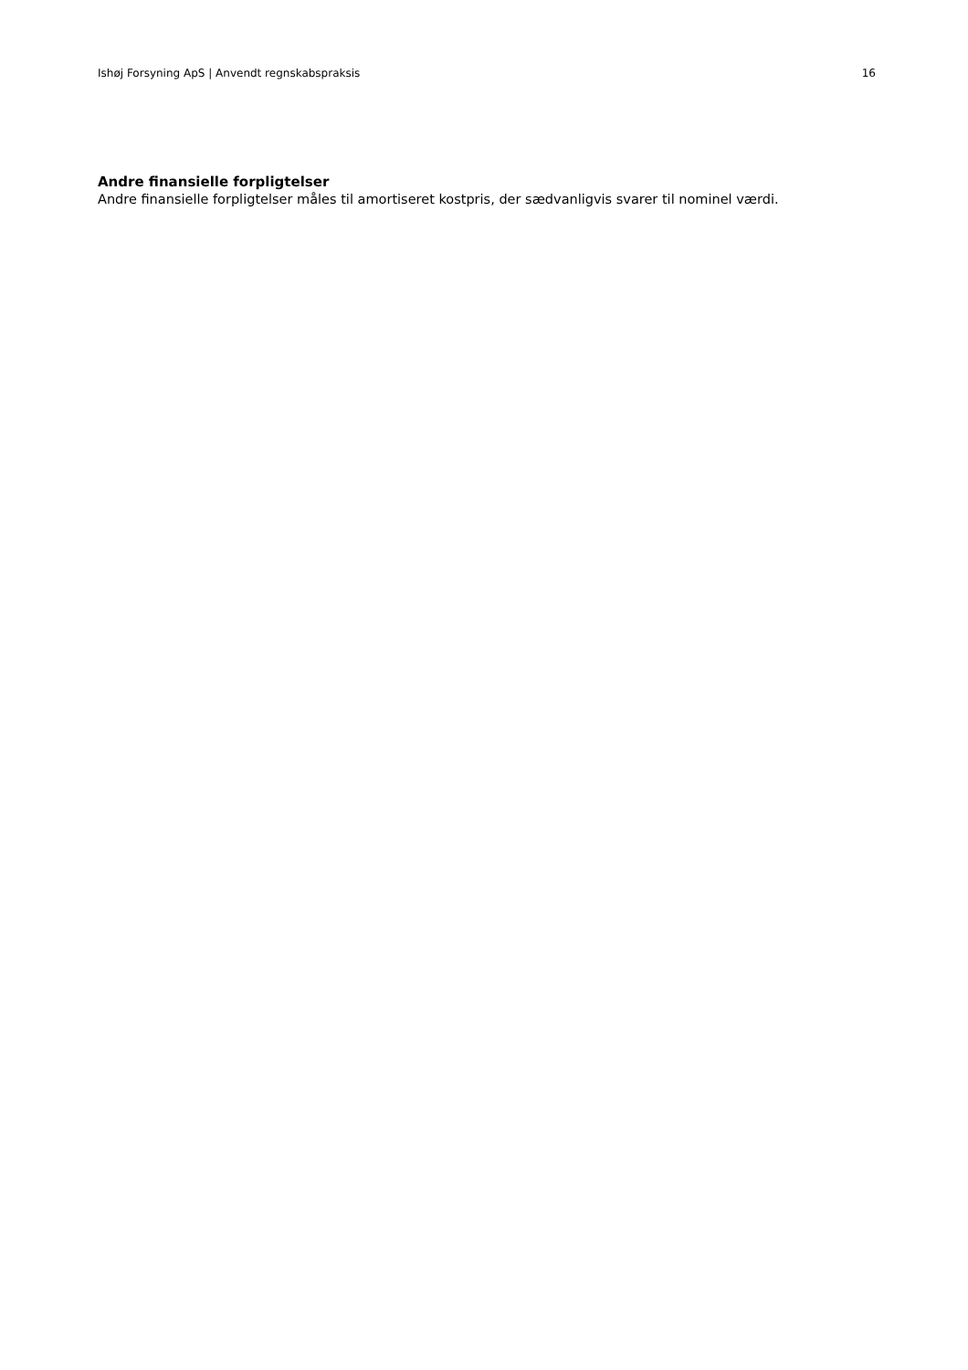Ishøj Forsyning ApS | Anvendt regnskabspraksis 16
Andre finansielle forpligtelser
Andre finansielle forpligtelser måles til amortiseret kostpris, der sædvanligvis svarer til nominel værdi.